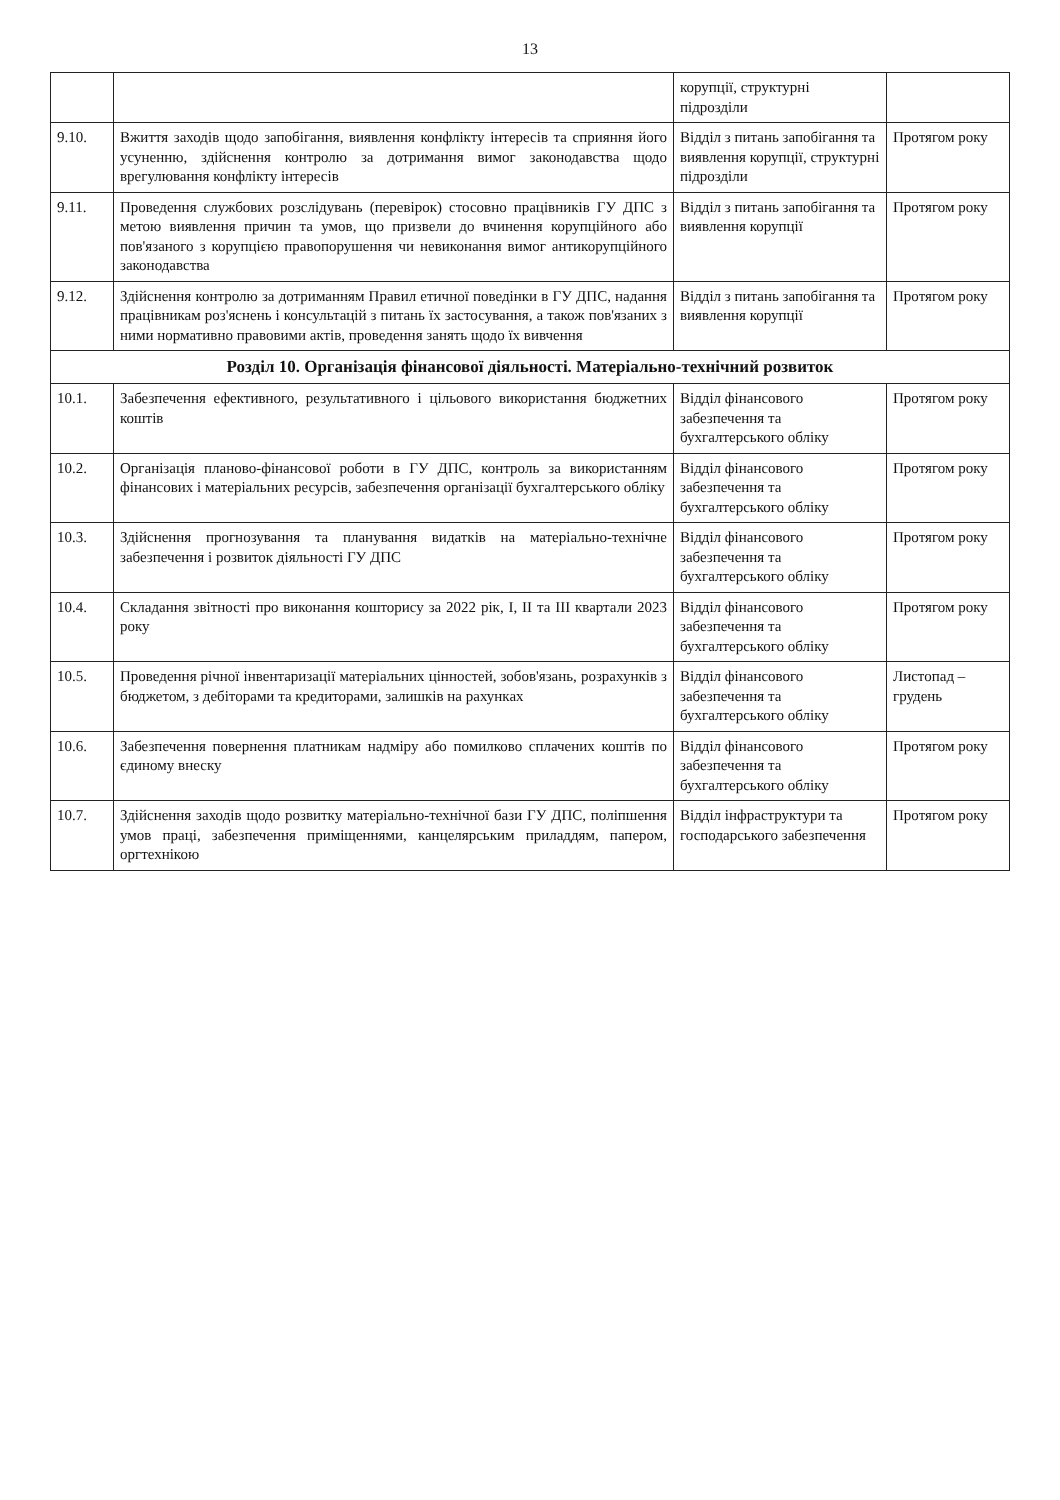13
| | | корупції, структурні підрозділи | |
| 9.10. | Вжиття заходів щодо запобігання, виявлення конфлікту інтересів та сприяння його усуненню, здійснення контролю за дотримання вимог законодавства щодо врегулювання конфлікту інтересів | Відділ з питань запобігання та виявлення корупції, структурні підрозділи | Протягом року |
| 9.11. | Проведення службових розслідувань (перевірок) стосовно працівників ГУ ДПС з метою виявлення причин та умов, що призвели до вчинення корупційного або пов'язаного з корупцією правопорушення чи невиконання вимог антикорупційного законодавства | Відділ з питань запобігання та виявлення корупції | Протягом року |
| 9.12. | Здійснення контролю за дотриманням Правил етичної поведінки в ГУ ДПС, надання працівникам роз'яснень і консультацій з питань їх застосування, а також пов'язаних з ними нормативно правовими актів, проведення занять щодо їх вивчення | Відділ з питань запобігання та виявлення корупції | Протягом року |
| Розділ 10. Організація фінансової діяльності. Матеріально-технічний розвиток | | | |
| 10.1. | Забезпечення ефективного, результативного і цільового використання бюджетних коштів | Відділ фінансового забезпечення та бухгалтерського обліку | Протягом року |
| 10.2. | Організація планово-фінансової роботи в ГУ ДПС, контроль за використанням фінансових і матеріальних ресурсів, забезпечення організації бухгалтерського обліку | Відділ фінансового забезпечення та бухгалтерського обліку | Протягом року |
| 10.3. | Здійснення прогнозування та планування видатків на матеріально-технічне забезпечення і розвиток діяльності ГУ ДПС | Відділ фінансового забезпечення та бухгалтерського обліку | Протягом року |
| 10.4. | Складання звітності про виконання кошторису за 2022 рік, I, II та III квартали 2023 року | Відділ фінансового забезпечення та бухгалтерського обліку | Протягом року |
| 10.5. | Проведення річної інвентаризації матеріальних цінностей, зобов'язань, розрахунків з бюджетом, з дебіторами та кредиторами, залишків на рахунках | Відділ фінансового забезпечення та бухгалтерського обліку | Листопад – грудень |
| 10.6. | Забезпечення повернення платникам надміру або помилково сплачених коштів по єдиному внеску | Відділ фінансового забезпечення та бухгалтерського обліку | Протягом року |
| 10.7. | Здійснення заходів щодо розвитку матеріально-технічної бази ГУ ДПС, поліпшення умов праці, забезпечення приміщеннями, канцелярським приладдям, папером, оргтехнікою | Відділ інфраструктури та господарського забезпечення | Протягом року |